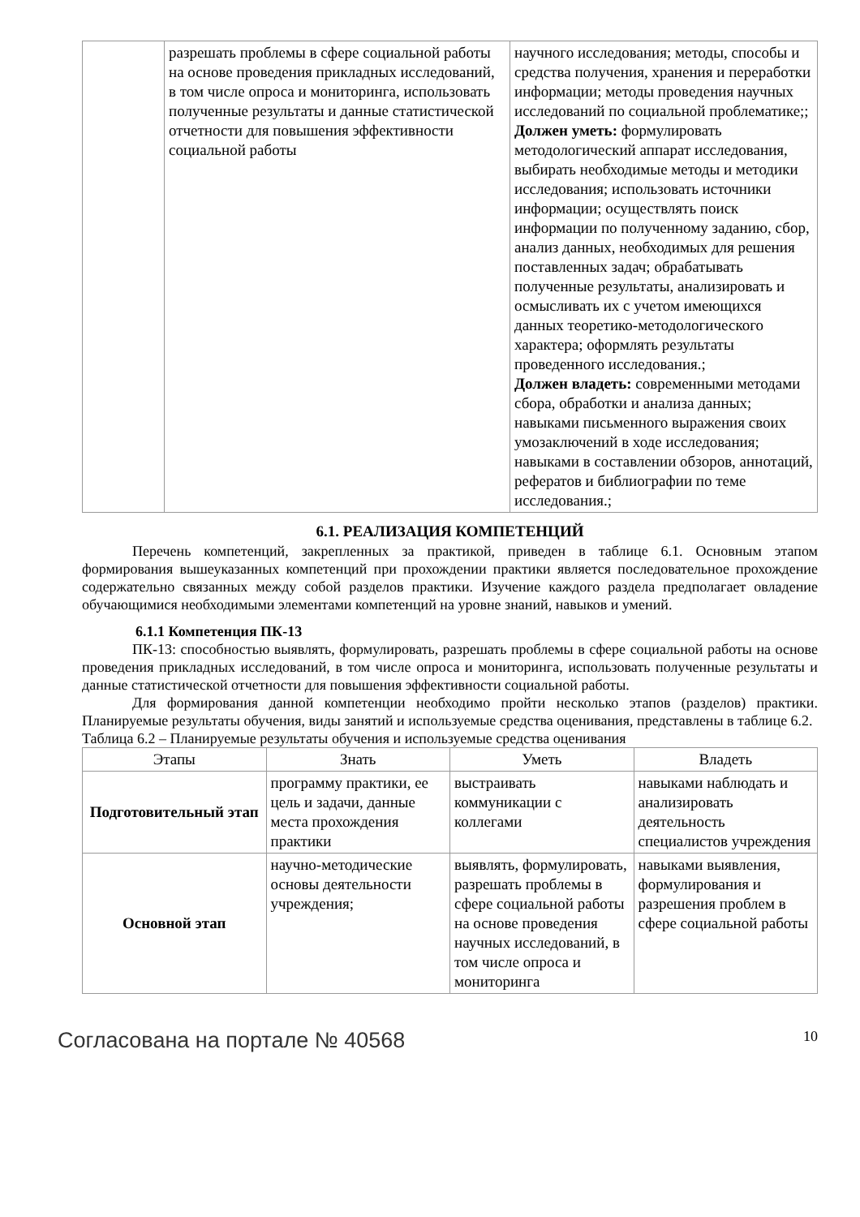| | разрешать проблемы в сфере социальной работы на основе проведения прикладных исследований, в том числе опроса и мониторинга, использовать полученные результаты и данные статистической отчетности для повышения эффективности социальной работы | научного исследования; методы, способы и средства получения, хранения и переработки информации; методы проведения научных исследований по социальной проблематике;; Должен уметь: формулировать методологический аппарат исследования, выбирать необходимые методы и методики исследования; использовать источники информации; осуществлять поиск информации по полученному заданию, сбор, анализ данных, необходимых для решения поставленных задач; обрабатывать полученные результаты, анализировать и осмысливать их с учетом имеющихся данных теоретико-методологического характера; оформлять результаты проведенного исследования.; Должен владеть: современными методами сбора, обработки и анализа данных; навыками письменного выражения своих умозаключений в ходе исследования; навыками в составлении обзоров, аннотаций, рефератов и библиографии по теме исследования.; |
6.1. РЕАЛИЗАЦИЯ КОМПЕТЕНЦИЙ
Перечень компетенций, закрепленных за практикой, приведен в таблице 6.1. Основным этапом формирования вышеуказанных компетенций при прохождении практики является последовательное прохождение содержательно связанных между собой разделов практики. Изучение каждого раздела предполагает овладение обучающимися необходимыми элементами компетенций на уровне знаний, навыков и умений.
6.1.1 Компетенция ПК-13
ПК-13: способностью выявлять, формулировать, разрешать проблемы в сфере социальной работы на основе проведения прикладных исследований, в том числе опроса и мониторинга, использовать полученные результаты и данные статистической отчетности для повышения эффективности социальной работы.
Для формирования данной компетенции необходимо пройти несколько этапов (разделов) практики. Планируемые результаты обучения, виды занятий и используемые средства оценивания, представлены в таблице 6.2.
Таблица 6.2 – Планируемые результаты обучения и используемые средства оценивания
| Этапы | Знать | Уметь | Владеть |
| --- | --- | --- | --- |
| Подготовительный этап | программу практики, ее цель и задачи, данные места прохождения практики | выстраивать коммуникации с коллегами | навыками наблюдать и анализировать деятельность специалистов учреждения |
| Основной этап | научно-методические основы деятельности учреждения; | выявлять, формулировать, разрешать проблемы в сфере социальной работы на основе проведения научных исследований, в том числе опроса и мониторинга | навыками выявления, формулирования и разрешения проблем в сфере социальной работы |
Согласована на портале № 40568 10